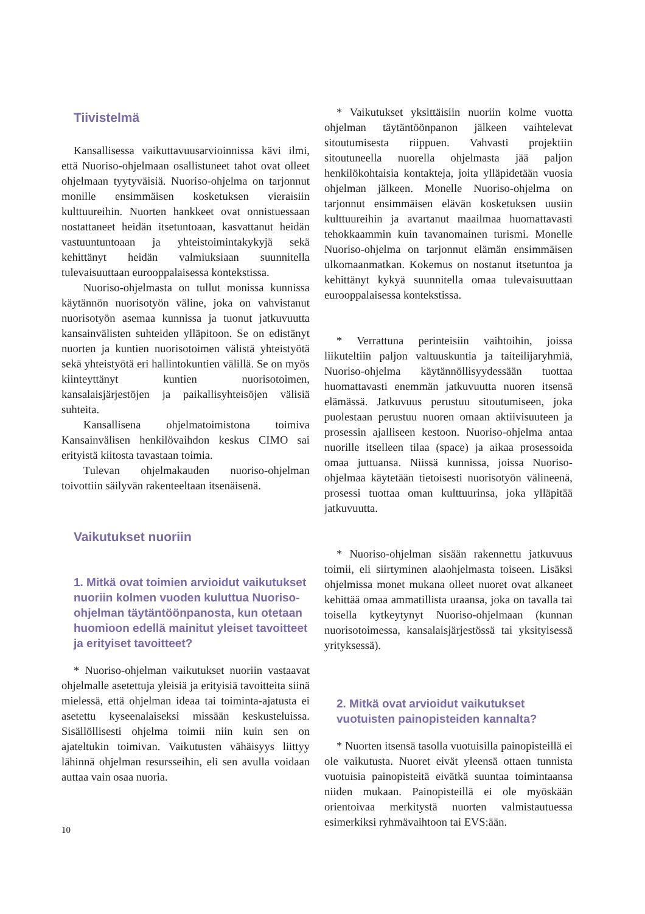Tiivistelmä
Kansallisessa vaikuttavuusarvioinnissa kävi ilmi, että Nuoriso-ohjelmaan osallistuneet tahot ovat olleet ohjelmaan tyytyväisiä. Nuoriso-ohjelma on tarjonnut monille ensimmäisen kosketuksen vieraisiin kulttuureihin. Nuorten hankkeet ovat onnistuessaan nostattaneet heidän itsetuntoaan, kasvattanut heidän vastuuntuntoaan ja yhteistoimintakykyjä sekä kehittänyt heidän valmiuksiaan suunnitella tulevaisuuttaan eurooppalaisessa kontekstissa.
Nuoriso-ohjelmasta on tullut monissa kunnissa käytännön nuorisotyön väline, joka on vahvistanut nuorisotyön asemaa kunnissa ja tuonut jatkuvuutta kansainvälisten suhteiden ylläpitoon. Se on edistänyt nuorten ja kuntien nuorisotoimen välistä yhteistyötä sekä yhteistyötä eri hallintokuntien välillä. Se on myös kiinteyttänyt kuntien nuorisotoimen, kansalaisjärjestöjen ja paikallisyhteisöjen välisiä suhteita.
Kansallisena ohjelmatoimistona toimiva Kansainvälisen henkilövaihdon keskus CIMO sai erityistä kiitosta tavastaan toimia.
Tulevan ohjelmakauden nuoriso-ohjelman toivottiin säilyvän rakenteeltaan itsenäisenä.
Vaikutukset nuoriin
1. Mitkä ovat toimien arvioidut vaikutukset nuoriin kolmen vuoden kuluttua Nuoriso-ohjelman täytäntöönpanosta, kun otetaan huomioon edellä mainitut yleiset tavoitteet ja erityiset tavoitteet?
* Nuoriso-ohjelman vaikutukset nuoriin vastaavat ohjelmalle asetettuja yleisiä ja erityisiä tavoitteita siinä mielessä, että ohjelman ideaa tai toiminta-ajatusta ei asetettu kyseenalaiseksi missään keskusteluissa. Sisällöllisesti ohjelma toimii niin kuin sen on ajateltukin toimivan. Vaikutusten vähäisyys liittyy lähinnä ohjelman resursseihin, eli sen avulla voidaan auttaa vain osaa nuoria.
* Vaikutukset yksittäisiin nuoriin kolme vuotta ohjelman täytäntöönpanon jälkeen vaihtelevat sitoutumisesta riippuen. Vahvasti projektiin sitoutuneella nuorella ohjelmasta jää paljon henkilökohtaisia kontakteja, joita ylläpidetään vuosia ohjelman jälkeen. Monelle Nuoriso-ohjelma on tarjonnut ensimmäisen elävän kosketuksen uusiin kulttuureihin ja avartanut maailmaa huomattavasti tehokkaammin kuin tavanomainen turismi. Monelle Nuoriso-ohjelma on tarjonnut elämän ensimmäisen ulkomaanmatkan. Kokemus on nostanut itsetuntoa ja kehittänyt kykyä suunnitella omaa tulevaisuuttaan eurooppalaisessa kontekstissa.
* Verrattuna perinteisiin vaihtoihin, joissa liikuteltiin paljon valtuuskuntia ja taiteilijaryhmiä, Nuoriso-ohjelma käytännöllisyydessään tuottaa huomattavasti enemmän jatkuvuutta nuoren itsensä elämässä. Jatkuvuus perustuu sitoutumiseen, joka puolestaan perustuu nuoren omaan aktiivisuuteen ja prosessin ajalliseen kestoon. Nuoriso-ohjelma antaa nuorille itselleen tilaa (space) ja aikaa prosessoida omaa juttuansa. Niissä kunnissa, joissa Nuoriso-ohjelmaa käytetään tietoisesti nuorisotyön välineenä, prosessi tuottaa oman kulttuurinsa, joka ylläpitää jatkuvuutta.
* Nuoriso-ohjelman sisään rakennettu jatkuvuus toimii, eli siirtyminen alaohjelmasta toiseen. Lisäksi ohjelmissa monet mukana olleet nuoret ovat alkaneet kehittää omaa ammatillista uraansa, joka on tavalla tai toisella kytkeytynyt Nuoriso-ohjelmaan (kunnan nuorisotoimessa, kansalaisjärjestössä tai yksityisessä yrityksessä).
2. Mitkä ovat arvioidut vaikutukset vuotuisten painopisteiden kannalta?
* Nuorten itsensä tasolla vuotuisilla painopisteillä ei ole vaikutusta. Nuoret eivät yleensä ottaen tunnista vuotuisia painopisteitä eivätkä suuntaa toimintaansa niiden mukaan. Painopisteillä ei ole myöskään orientoivaa merkitystä nuorten valmistautuessa esimerkiksi ryhmävaihtoon tai EVS:ään.
10